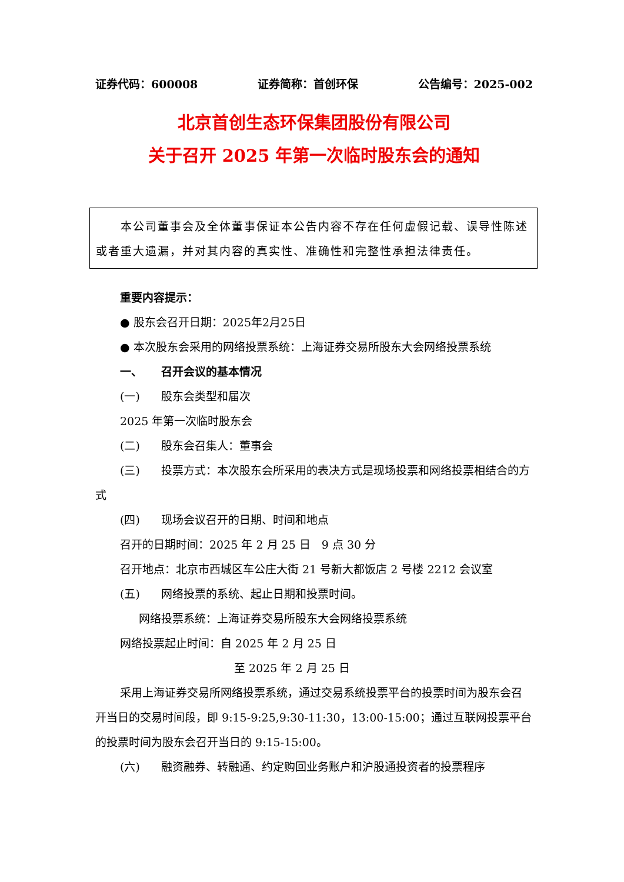证券代码：600008 证券简称：首创环保 公告编号：2025-002
北京首创生态环保集团股份有限公司
关于召开 2025 年第一次临时股东会的通知
本公司董事会及全体董事保证本公告内容不存在任何虚假记载、误导性陈述或者重大遗漏，并对其内容的真实性、准确性和完整性承担法律责任。
重要内容提示：
● 股东会召开日期：2025年2月25日
● 本次股东会采用的网络投票系统：上海证券交易所股东大会网络投票系统
一、 召开会议的基本情况
(一) 股东会类型和届次
2025 年第一次临时股东会
(二) 股东会召集人：董事会
(三) 投票方式：本次股东会所采用的表决方式是现场投票和网络投票相结合的方式
(四) 现场会议召开的日期、时间和地点
召开的日期时间：2025 年 2 月 25 日　9 点 30 分
召开地点：北京市西城区车公庄大街 21 号新大都饭店 2 号楼 2212 会议室
(五) 网络投票的系统、起止日期和投票时间。
网络投票系统：上海证券交易所股东大会网络投票系统
网络投票起止时间：自 2025 年 2 月 25 日
至 2025 年 2 月 25 日
采用上海证券交易所网络投票系统，通过交易系统投票平台的投票时间为股东会召开当日的交易时间段，即 9:15-9:25,9:30-11:30，13:00-15:00；通过互联网投票平台的投票时间为股东会召开当日的 9:15-15:00。
(六) 融资融券、转融通、约定购回业务账户和沪股通投资者的投票程序